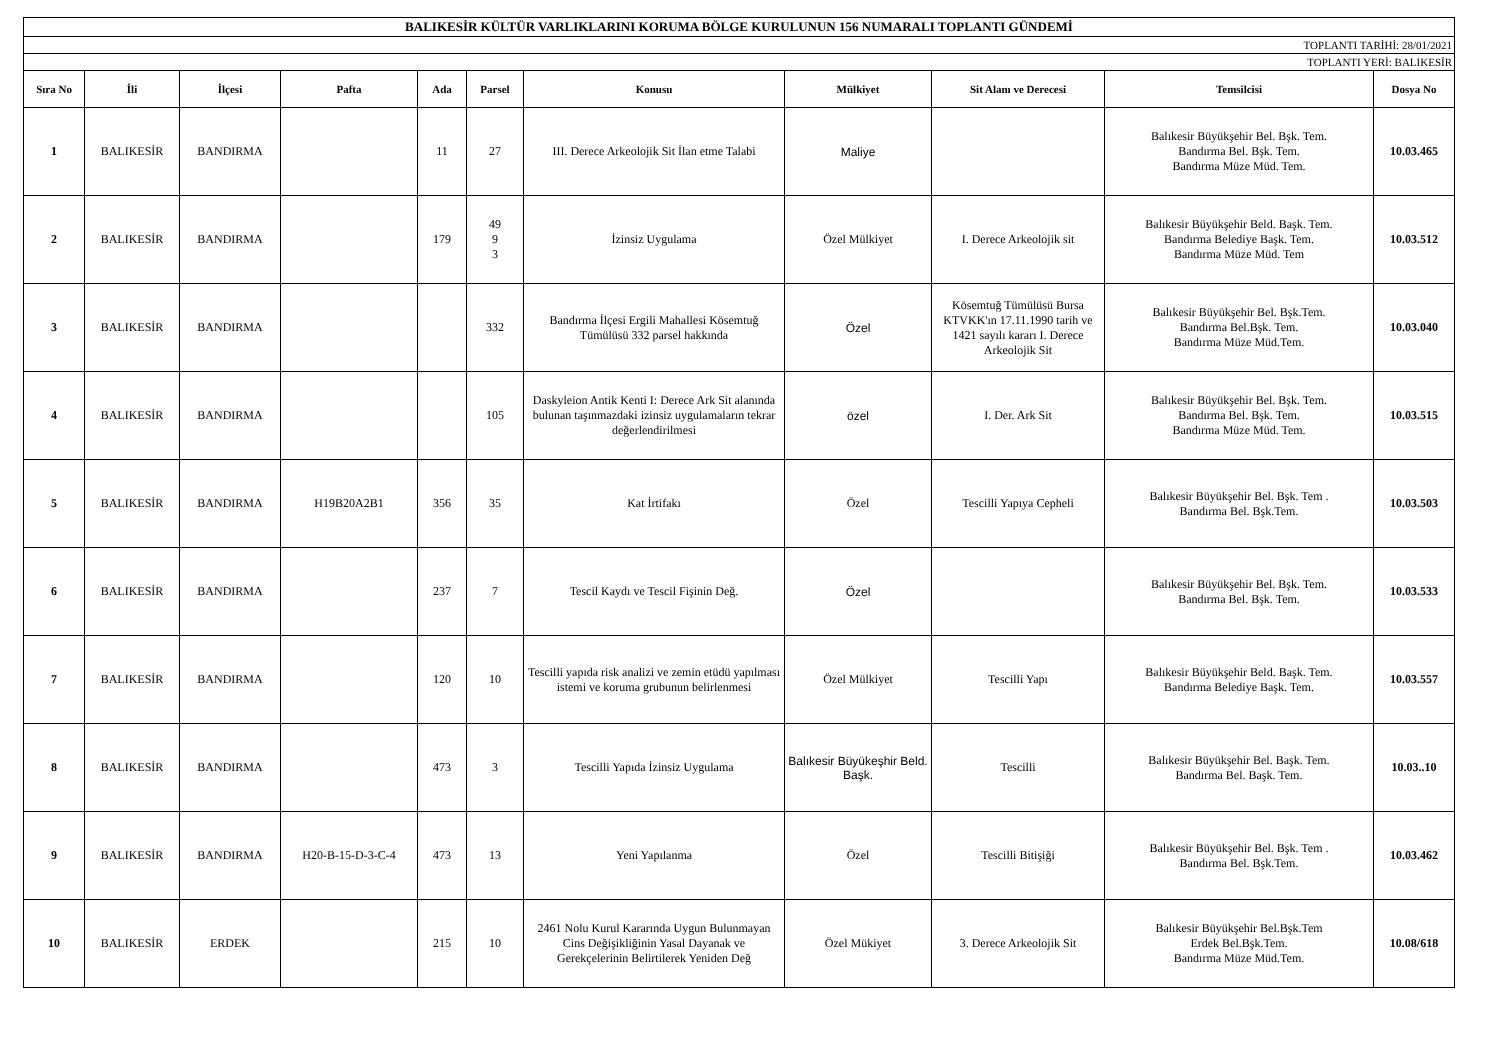| BALIKESİR KÜLTÜR VARLIKLARINI KORUMA BÖLGE KURULUNUN 156 NUMARALI TOPLANTI GÜNDEMİ | | | | | | | | | | |
| TOPLANTI TARİHİ: 28/01/2021 | | | | | | | | | | |
| TOPLANTI YERİ: BALIKESİR | | | | | | | | | | |
| Sıra No | İli | İlçesi | Pafta | Ada | Parsel | Konusu | Mülkiyet | Sit Alanı ve Derecesi | Temsilcisi | Dosya No |
| 1 | BALIKESİR | BANDIRMA | | 11 | 27 | III. Derece Arkeolojik Sit İlan etme Talabi | Maliye | | Balıkesir Büyükşehir Bel. Bşk. Tem. Bandırma Bel. Bşk. Tem. Bandırma Müze Müd. Tem. | 10.03.465 |
| 2 | BALIKESİR | BANDIRMA | | 179 | 49 9 3 | İzinsiz Uygulama | Özel Mülkiyet | I. Derece Arkeolojik sit | Balıkesir Büyükşehir Beld. Başk. Tem. Bandırma Belediye Başk. Tem. Bandırma Müze Müd. Tem | 10.03.512 |
| 3 | BALIKESİR | BANDIRMA | | | 332 | Bandırma İlçesi Ergili Mahallesi Kösemtuğ Tümülüsü 332 parsel hakkında | Özel | Kösemtuğ Tümülüsü Bursa KTVKK'ın 17.11.1990 tarih ve 1421 sayılı kararı I. Derece Arkeolojik Sit | Balıkesir Büyükşehir Bel. Bşk.Tem. Bandırma Bel.Bşk. Tem. Bandırma Müze Müd.Tem. | 10.03.040 |
| 4 | BALIKESİR | BANDIRMA | | | 105 | Daskyleion Antik Kenti I: Derece Ark Sit alanında bulunan taşınmazdaki izinsiz uygulamaların tekrar değerlendirilmesi | özel | I. Der. Ark Sit | Balıkesir Büyükşehir Bel. Bşk. Tem. Bandırma Bel. Bşk. Tem. Bandırma Müze Müd. Tem. | 10.03.515 |
| 5 | BALIKESİR | BANDIRMA | H19B20A2B1 | 356 | 35 | Kat İrtifakı | Özel | Tescilli Yapıya Cepheli | Balıkesir Büyükşehir Bel. Bşk. Tem . Bandırma Bel. Bşk.Tem. | 10.03.503 |
| 6 | BALIKESİR | BANDIRMA | | 237 | 7 | Tescil Kaydı ve Tescil Fişinin Değ. | Özel | | Balıkesir Büyükşehir Bel. Bşk. Tem. Bandırma Bel. Bşk. Tem. | 10.03.533 |
| 7 | BALIKESİR | BANDIRMA | | 120 | 10 | Tescilli yapıda risk analizi ve zemin etüdü yapılması istemi ve koruma grubunun belirlenmesi | Özel Mülkiyet | Tescilli Yapı | Balıkesir Büyükşehir Beld. Başk. Tem. Bandırma Belediye Başk. Tem. | 10.03.557 |
| 8 | BALIKESİR | BANDIRMA | | 473 | 3 | Tescilli Yapıda İzinsiz Uygulama | Balıkesir Büyükeşhir Beld. Başk. | Tescilli | Balıkesir Büyükşehir Bel. Başk. Tem. Bandırma Bel. Başk. Tem. | 10.03..10 |
| 9 | BALIKESİR | BANDIRMA | H20-B-15-D-3-C-4 | 473 | 13 | Yeni Yapılanma | Özel | Tescilli Bitişiği | Balıkesir Büyükşehir Bel. Bşk. Tem . Bandırma Bel. Bşk.Tem. | 10.03.462 |
| 10 | BALIKESİR | ERDEK | | 215 | 10 | 2461 Nolu Kurul Kararında Uygun Bulunmayan Cins Değişikliğinin Yasal Dayanak ve Gerekçelerinin Belirtilerek Yeniden Değ | Özel Mükiyet | 3. Derece Arkeolojik Sit | Balıkesir Büyükşehir Bel.Bşk.Tem Erdek Bel.Bşk.Tem. Bandırma Müze Müd.Tem. | 10.08/618 |